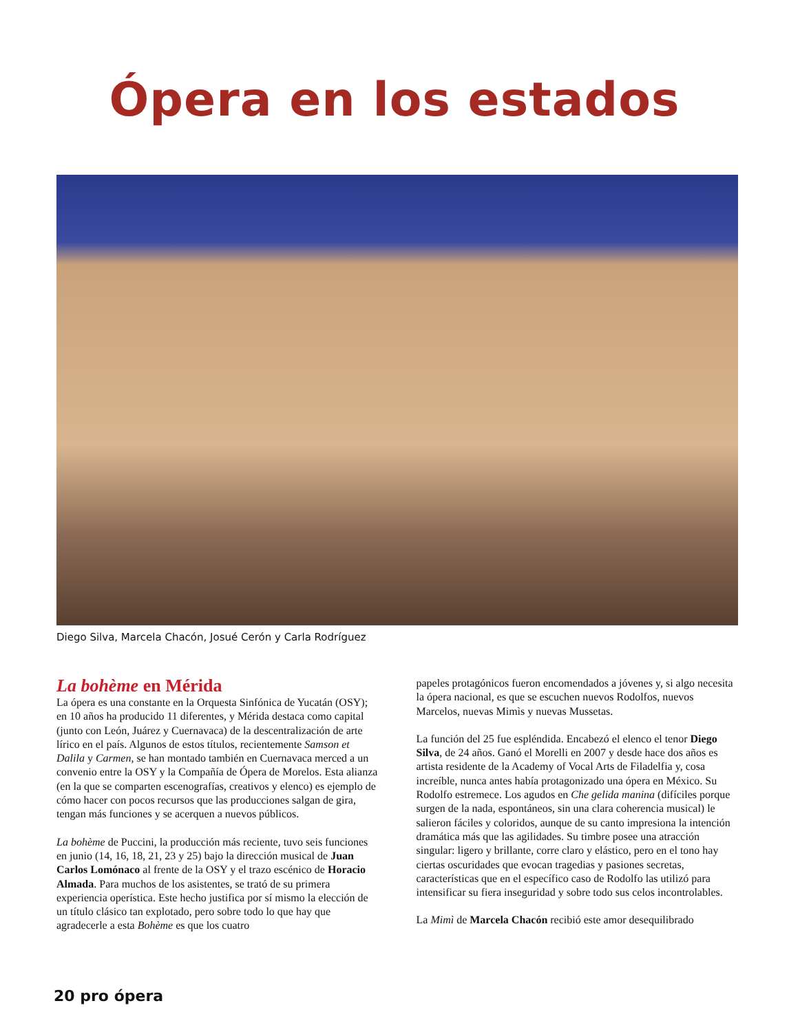Ópera en los estados
Diego Silva, Marcela Chacón, Josué Cerón y Carla Rodríguez
La bohème en Mérida
La ópera es una constante en la Orquesta Sinfónica de Yucatán (OSY); en 10 años ha producido 11 diferentes, y Mérida destaca como capital (junto con León, Juárez y Cuernavaca) de la descentralización de arte lírico en el país. Algunos de estos títulos, recientemente Samson et Dalila y Carmen, se han montado también en Cuernavaca merced a un convenio entre la OSY y la Compañía de Ópera de Morelos. Esta alianza (en la que se comparten escenografías, creativos y elenco) es ejemplo de cómo hacer con pocos recursos que las producciones salgan de gira, tengan más funciones y se acerquen a nuevos públicos.
La bohème de Puccini, la producción más reciente, tuvo seis funciones en junio (14, 16, 18, 21, 23 y 25) bajo la dirección musical de Juan Carlos Lomónaco al frente de la OSY y el trazo escénico de Horacio Almada. Para muchos de los asistentes, se trató de su primera experiencia operística. Este hecho justifica por sí mismo la elección de un título clásico tan explotado, pero sobre todo lo que hay que agradecerle a esta Bohème es que los cuatro
papeles protagónicos fueron encomendados a jóvenes y, si algo necesita la ópera nacional, es que se escuchen nuevos Rodolfos, nuevos Marcelos, nuevas Mimìs y nuevas Mussetas.
La función del 25 fue espléndida. Encabezó el elenco el tenor Diego Silva, de 24 años. Ganó el Morelli en 2007 y desde hace dos años es artista residente de la Academy of Vocal Arts de Filadelfia y, cosa increíble, nunca antes había protagonizado una ópera en México. Su Rodolfo estremece. Los agudos en Che gelida manina (difíciles porque surgen de la nada, espontáneos, sin una clara coherencia musical) le salieron fáciles y coloridos, aunque de su canto impresiona la intención dramática más que las agilidades. Su timbre posee una atracción singular: ligero y brillante, corre claro y elástico, pero en el tono hay ciertas oscuridades que evocan tragedias y pasiones secretas, características que en el específico caso de Rodolfo las utilizó para intensificar su fiera inseguridad y sobre todo sus celos incontrolables.
La Mimì de Marcela Chacón recibió este amor desequilibrado
20 pro ópera